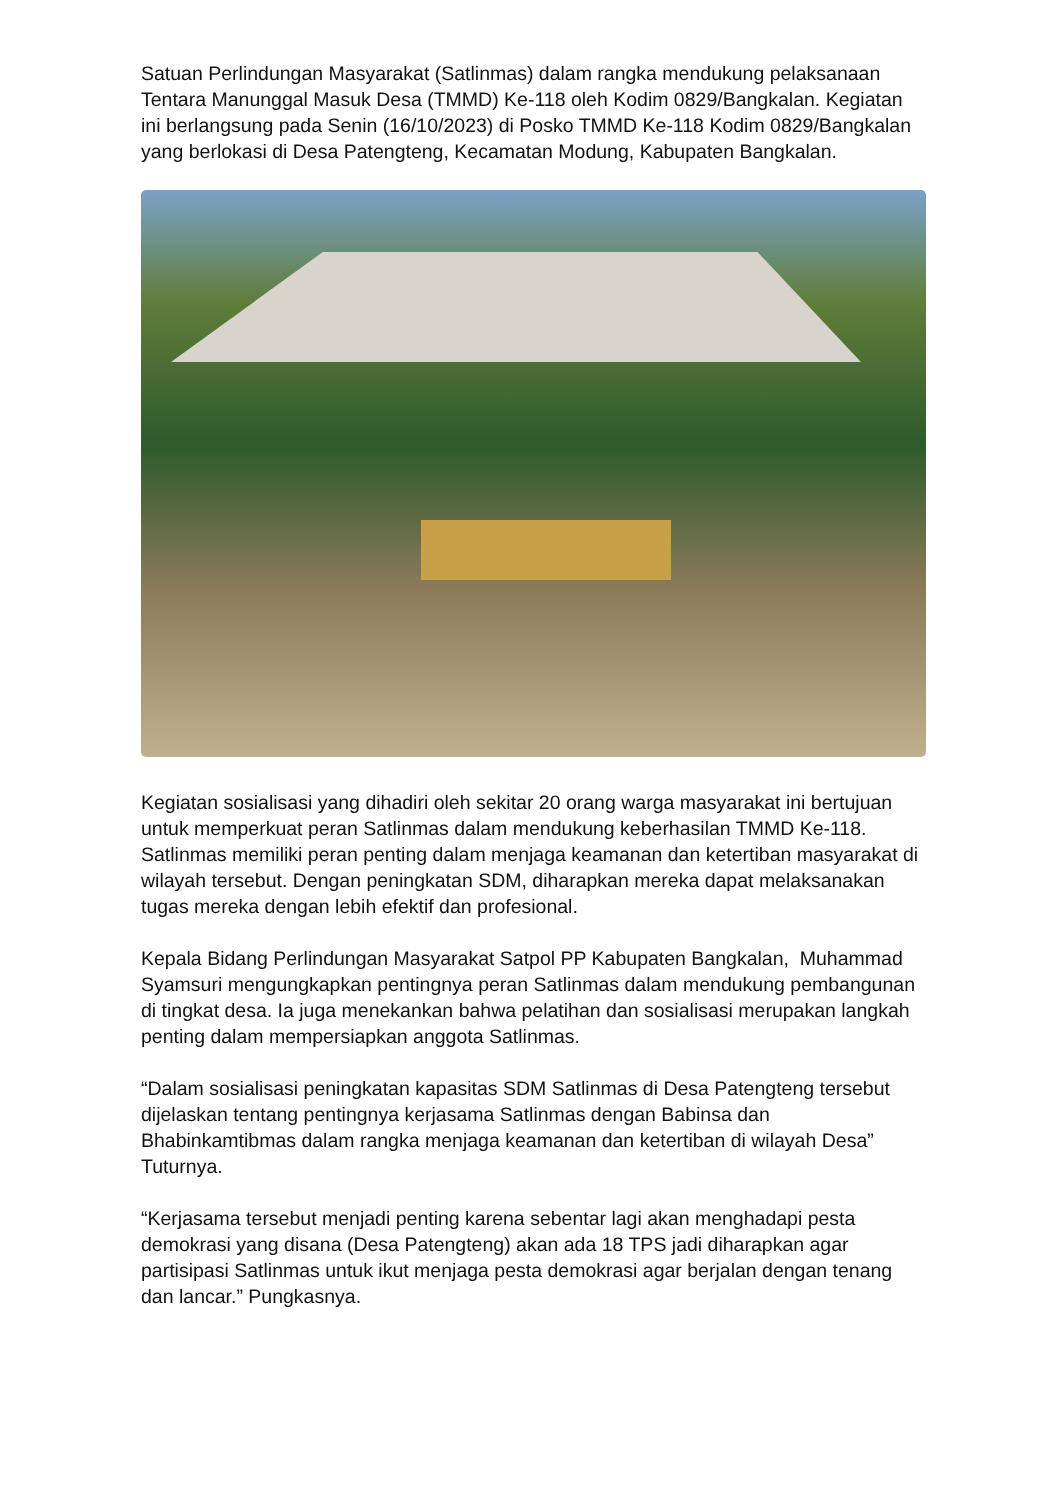Satuan Perlindungan Masyarakat (Satlinmas) dalam rangka mendukung pelaksanaan Tentara Manunggal Masuk Desa (TMMD) Ke-118 oleh Kodim 0829/Bangkalan. Kegiatan ini berlangsung pada Senin (16/10/2023) di Posko TMMD Ke-118 Kodim 0829/Bangkalan yang berlokasi di Desa Patengteng, Kecamatan Modung, Kabupaten Bangkalan.
Kegiatan sosialisasi yang dihadiri oleh sekitar 20 orang warga masyarakat ini bertujuan untuk memperkuat peran Satlinmas dalam mendukung keberhasilan TMMD Ke-118. Satlinmas memiliki peran penting dalam menjaga keamanan dan ketertiban masyarakat di wilayah tersebut. Dengan peningkatan SDM, diharapkan mereka dapat melaksanakan tugas mereka dengan lebih efektif dan profesional.
Kepala Bidang Perlindungan Masyarakat Satpol PP Kabupaten Bangkalan, Muhammad Syamsuri mengungkapkan pentingnya peran Satlinmas dalam mendukung pembangunan di tingkat desa. Ia juga menekankan bahwa pelatihan dan sosialisasi merupakan langkah penting dalam mempersiapkan anggota Satlinmas.
“Dalam sosialisasi peningkatan kapasitas SDM Satlinmas di Desa Patengteng tersebut dijelaskan tentang pentingnya kerjasama Satlinmas dengan Babinsa dan Bhabinkamtibmas dalam rangka menjaga keamanan dan ketertiban di wilayah Desa” Tuturnya.
“Kerjasama tersebut menjadi penting karena sebentar lagi akan menghadapi pesta demokrasi yang disana (Desa Patengteng) akan ada 18 TPS jadi diharapkan agar partisipasi Satlinmas untuk ikut menjaga pesta demokrasi agar berjalan dengan tenang dan lancar.” Pungkasnya.